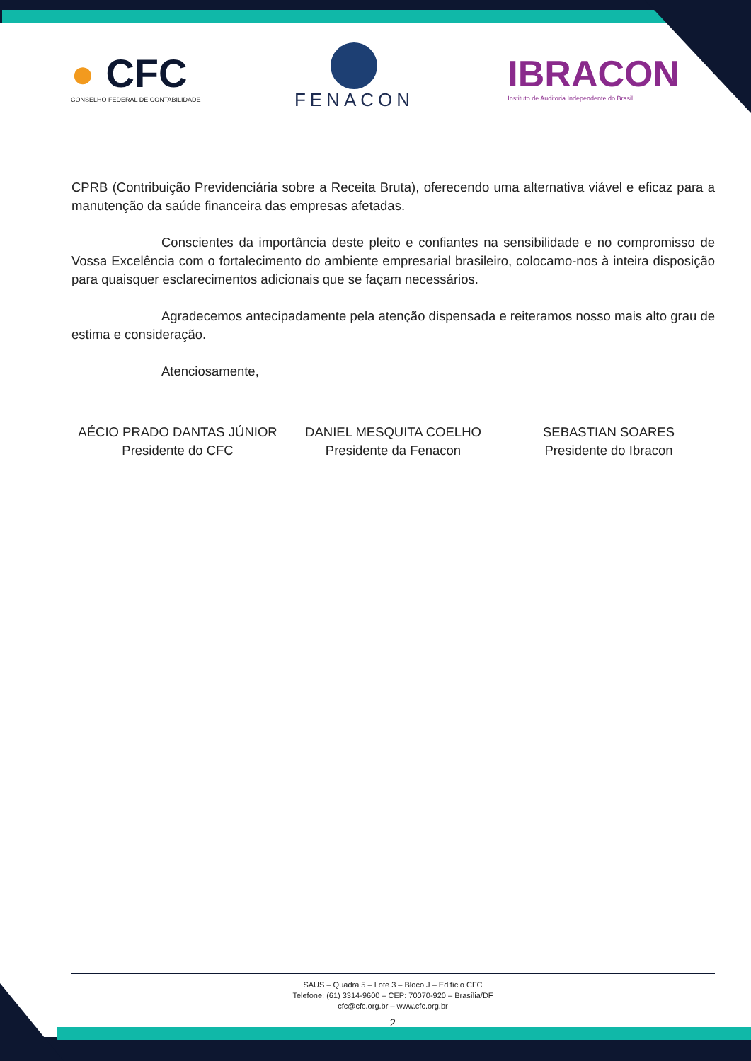● CFC
CONSELHO FEDERAL DE CONTABILIDADE
FENACON
IBRACON
Instituto de Auditoria Independente do Brasil
CPRB (Contribuição Previdenciária sobre a Receita Bruta), oferecendo uma alternativa viável e eficaz para a manutenção da saúde financeira das empresas afetadas.
Conscientes da importância deste pleito e confiantes na sensibilidade e no compromisso de Vossa Excelência com o fortalecimento do ambiente empresarial brasileiro, colocamo-nos à inteira disposição para quaisquer esclarecimentos adicionais que se façam necessários.
Agradecemos antecipadamente pela atenção dispensada e reiteramos nosso mais alto grau de estima e consideração.
Atenciosamente,
AÉCIO PRADO DANTAS JÚNIOR
Presidente do CFC
DANIEL MESQUITA COELHO
Presidente da Fenacon
SEBASTIAN SOARES
Presidente do Ibracon
SAUS – Quadra 5 – Lote 3 – Bloco J – Edifício CFC
Telefone: (61) 3314-9600 – CEP: 70070-920 – Brasília/DF
cfc@cfc.org.br – www.cfc.org.br
2